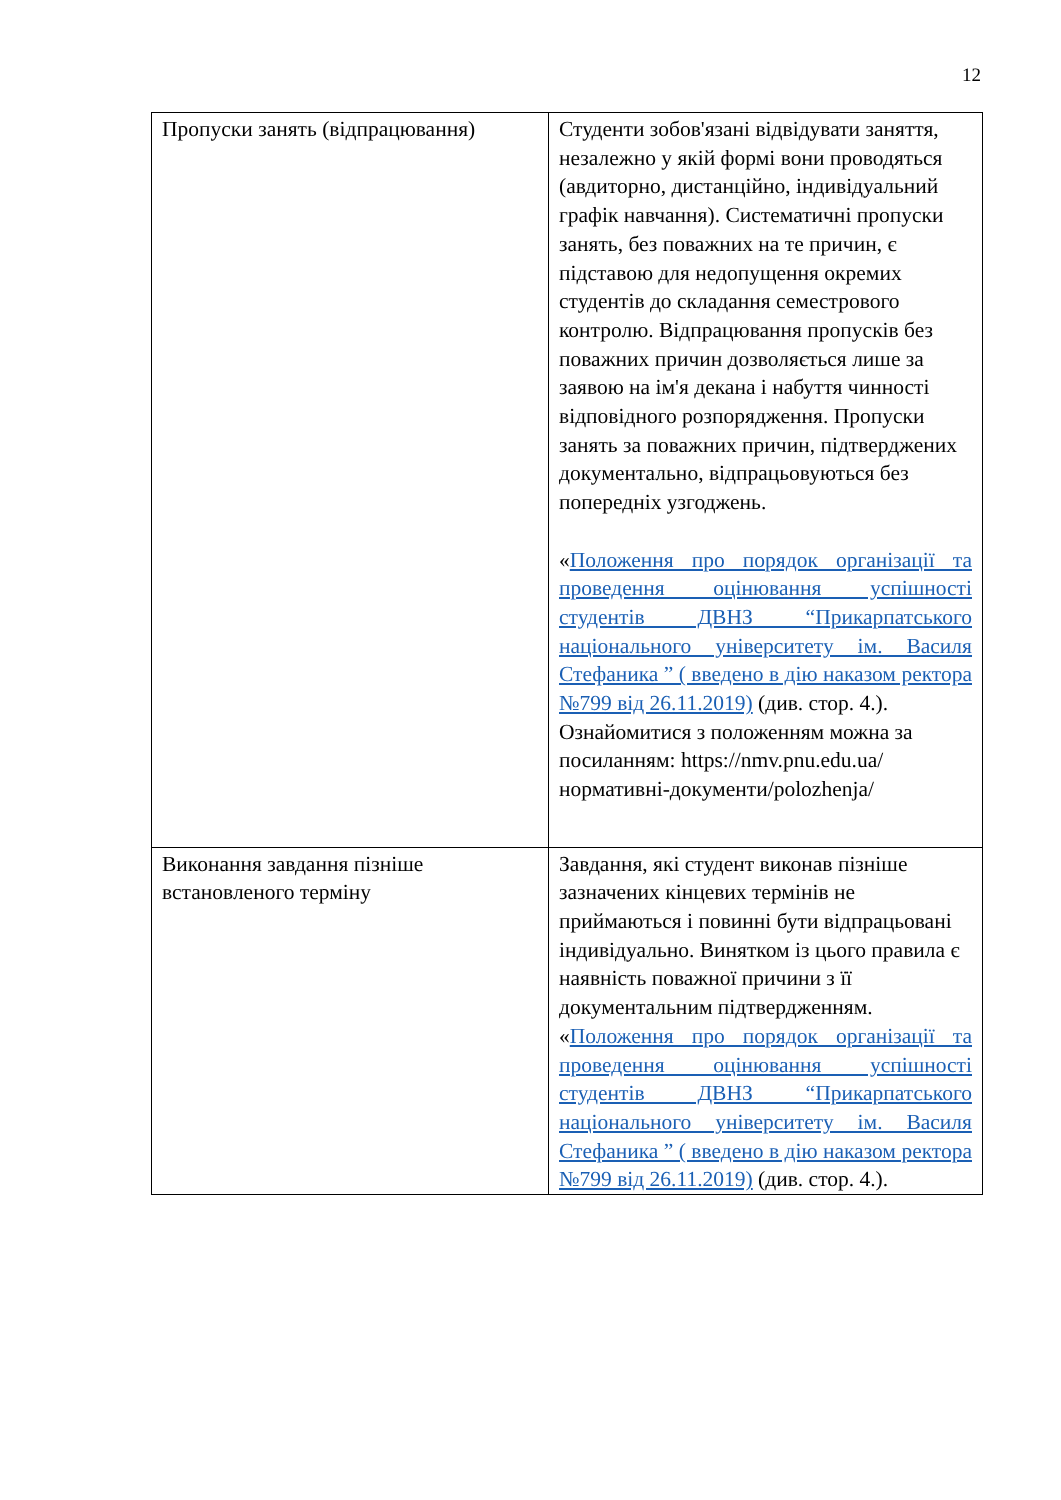12
| Пропуски занять (відпрацювання) | Студенти зобов'язані відвідувати заняття, незалежно у якій формі вони проводяться (авдиторно, дистанційно, індивідуальний графік навчання). Систематичні пропуски занять, без поважних на те причин, є підставою для недопущення окремих студентів до складання семестрового контролю. Відпрацювання пропусків без поважних причин дозволяється лише за заявою на ім'я декана і набуття чинності відповідного розпорядження. Пропуски занять за поважних причин, підтверджених документально, відпрацьовуються без попередніх узгоджень. « Положення про порядок організації та проведення оцінювання успішності студентів ДВНЗ “Прикарпатського національного університету ім. Василя Стефаника ” ( введено в дію наказом ректора №799 від 26.11.2019) (див. стор. 4.). Ознайомитися з положенням можна за посиланням: https://nmv.pnu.edu.ua/нормативні-документи/polozhenja/ |
| Виконання завдання пізніше встановленого терміну | Завдання, які студент виконав пізніше зазначених кінцевих термінів не приймаються і повинні бути відпрацьовані індивідуально. Винятком із цього правила є наявність поважної причини з її документальним підтвердженням. « Положення про порядок організації та проведення оцінювання успішності студентів ДВНЗ “Прикарпатського національного університету ім. Василя Стефаника ” ( введено в дію наказом ректора №799 від 26.11.2019) (див. стор. 4.). |